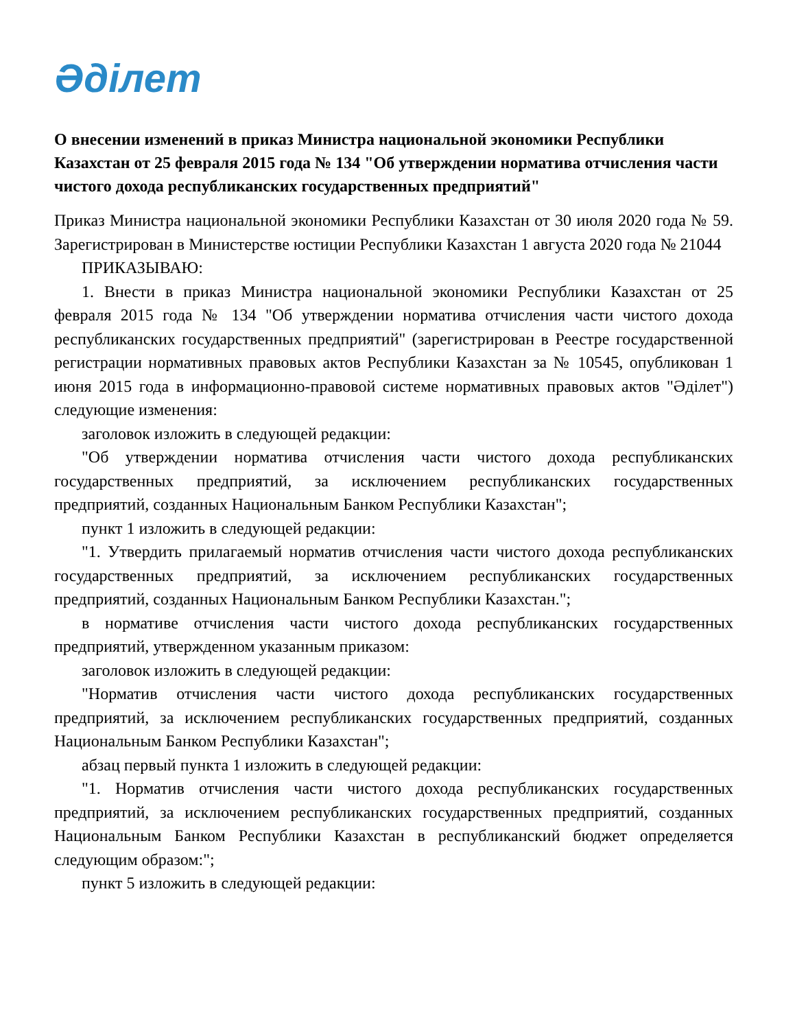Әділет
О внесении изменений в приказ Министра национальной экономики Республики Казахстан от 25 февраля 2015 года № 134 "Об утверждении норматива отчисления части чистого дохода республиканских государственных предприятий"
Приказ Министра национальной экономики Республики Казахстан от 30 июля 2020 года № 59. Зарегистрирован в Министерстве юстиции Республики Казахстан 1 августа 2020 года № 21044
ПРИКАЗЫВАЮ:
1. Внести в приказ Министра национальной экономики Республики Казахстан от 25 февраля 2015 года № 134 "Об утверждении норматива отчисления части чистого дохода республиканских государственных предприятий" (зарегистрирован в Реестре государственной регистрации нормативных правовых актов Республики Казахстан за № 10545, опубликован 1 июня 2015 года в информационно-правовой системе нормативных правовых актов "Әділет") следующие изменения:
заголовок изложить в следующей редакции:
"Об утверждении норматива отчисления части чистого дохода республиканских государственных предприятий, за исключением республиканских государственных предприятий, созданных Национальным Банком Республики Казахстан";
пункт 1 изложить в следующей редакции:
"1. Утвердить прилагаемый норматив отчисления части чистого дохода республиканских государственных предприятий, за исключением республиканских государственных предприятий, созданных Национальным Банком Республики Казахстан.";
в нормативе отчисления части чистого дохода республиканских государственных предприятий, утвержденном указанным приказом:
заголовок изложить в следующей редакции:
"Норматив отчисления части чистого дохода республиканских государственных предприятий, за исключением республиканских государственных предприятий, созданных Национальным Банком Республики Казахстан";
абзац первый пункта 1 изложить в следующей редакции:
"1. Норматив отчисления части чистого дохода республиканских государственных предприятий, за исключением республиканских государственных предприятий, созданных Национальным Банком Республики Казахстан в республиканский бюджет определяется следующим образом:";
пункт 5 изложить в следующей редакции: